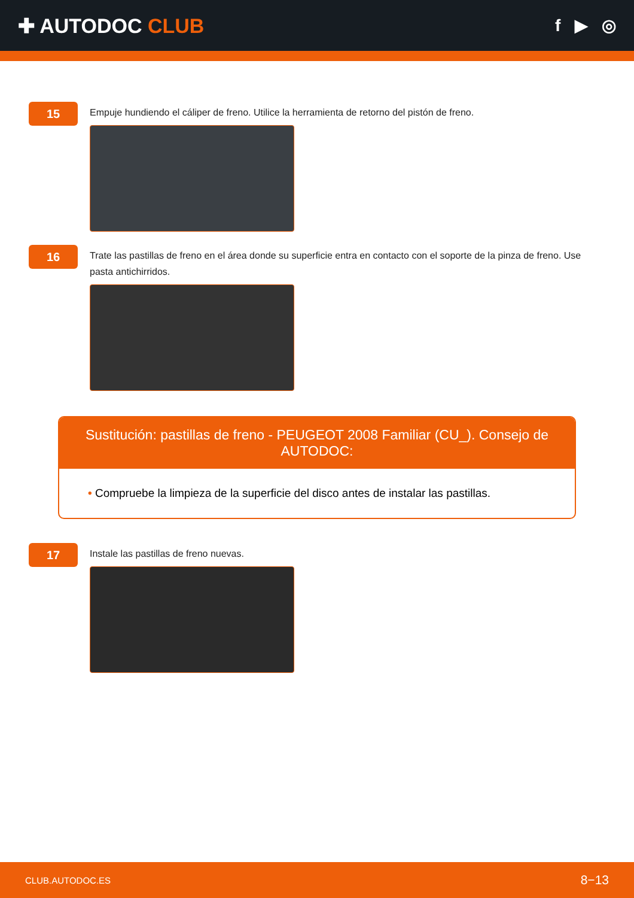✚ AUTODOC CLUB
f ▶ ◎
15
Empuje hundiendo el cáliper de freno. Utilice la herramienta de retorno del pistón de freno.
16
Trate las pastillas de freno en el área donde su superficie entra en contacto con el soporte de la pinza de freno. Use pasta antichirridos.
Sustitución: pastillas de freno - PEUGEOT 2008 Familiar (CU_). Consejo de AUTODOC:
• Compruebe la limpieza de la superficie del disco antes de instalar las pastillas.
17
Instale las pastillas de freno nuevas.
CLUB.AUTODOC.ES 8−13